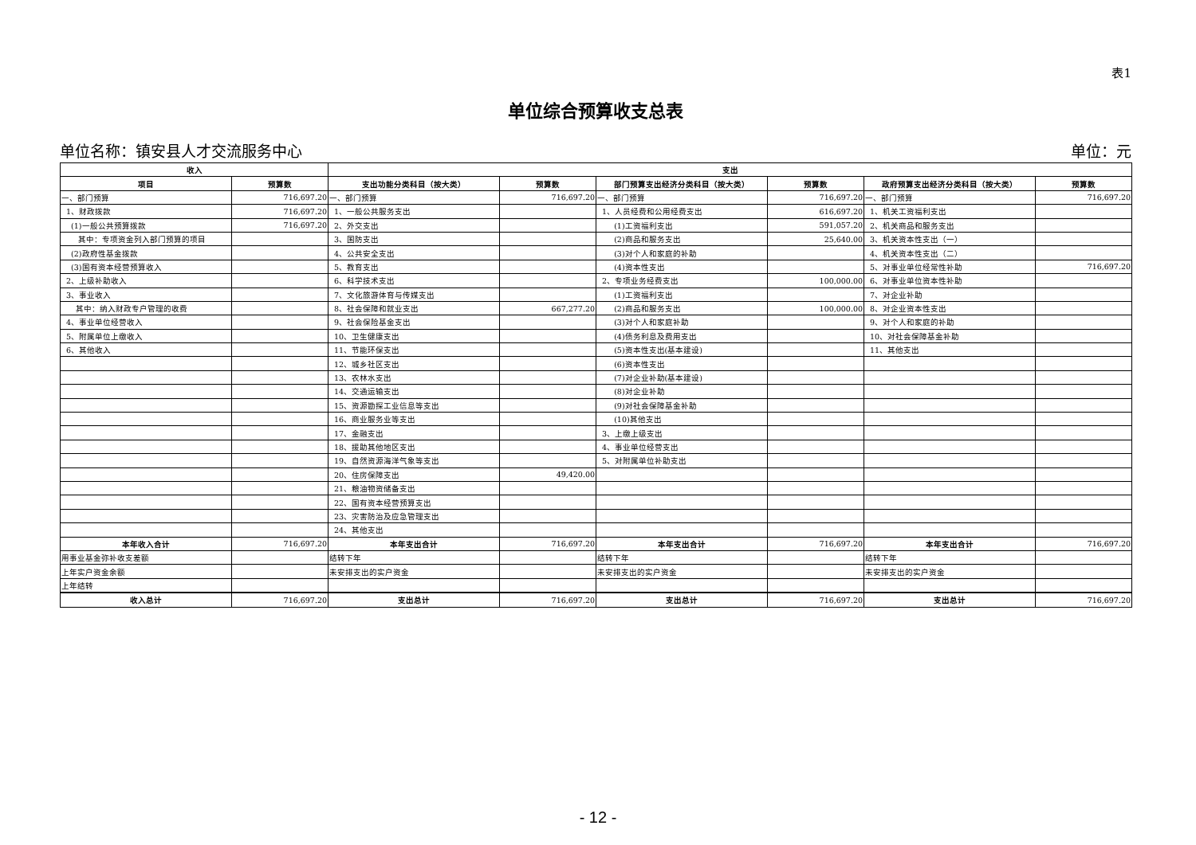表1
单位综合预算收支总表
单位名称：镇安县人才交流服务中心 单位：元
| 收入 | | 支出 | | | | | |
| --- | --- | --- | --- | --- | --- | --- | --- |
| 项目 | 预算数 | 支出功能分类科目（按大类） | 预算数 | 部门预算支出经济分类科目（按大类） | 预算数 | 政府预算支出经济分类科目（按大类） | 预算数 |
| 一、部门预算 | 716,697.20 | 一、部门预算 | 716,697.20 | 一、部门预算 | 716,697.20 | 一、部门预算 | 716,697.20 |
| 1、财政拨款 | 716,697.20 | 1、一般公共服务支出 | | 1、人员经费和公用经费支出 | 616,697.20 | 1、机关工资福利支出 | |
| (1)一般公共预算拨款 | 716,697.20 | 2、外交支出 | | (1)工资福利支出 | 591,057.20 | 2、机关商品和服务支出 | |
| 其中：专项资金列入部门预算的项目 | | 3、国防支出 | | (2)商品和服务支出 | 25,640.00 | 3、机关资本性支出（一） | |
| (2)政府性基金拨款 | | 4、公共安全支出 | | (3)对个人和家庭的补助 | | 4、机关资本性支出（二） | |
| (3)国有资本经营预算收入 | | 5、教育支出 | | (4)资本性支出 | | 5、对事业单位经常性补助 | 716,697.20 |
| 2、上级补助收入 | | 6、科学技术支出 | | 2、专项业务经费支出 | 100,000.00 | 6、对事业单位资本性补助 | |
| 3、事业收入 | | 7、文化旅游体育与传媒支出 | | (1)工资福利支出 | | 7、对企业补助 | |
| 其中：纳入财政专户管理的收费 | | 8、社会保障和就业支出 | 667,277.20 | (2)商品和服务支出 | 100,000.00 | 8、对企业资本性支出 | |
| 4、事业单位经营收入 | | 9、社会保险基金支出 | | (3)对个人和家庭补助 | | 9、对个人和家庭的补助 | |
| 5、附属单位上缴收入 | | 10、卫生健康支出 | | (4)债务利息及费用支出 | | 10、对社会保障基金补助 | |
| 6、其他收入 | | 11、节能环保支出 | | (5)资本性支出(基本建设) | | 11、其他支出 | |
| | | 12、城乡社区支出 | | (6)资本性支出 | | | |
| | | 13、农林水支出 | | (7)对企业补助(基本建设) | | | |
| | | 14、交通运输支出 | | (8)对企业补助 | | | |
| | | 15、资源勘探工业信息等支出 | | (9)对社会保障基金补助 | | | |
| | | 16、商业服务业等支出 | | (10)其他支出 | | | |
| | | 17、金融支出 | | 3、上缴上级支出 | | | |
| | | 18、援助其他地区支出 | | 4、事业单位经营支出 | | | |
| | | 19、自然资源海洋气象等支出 | | 5、对附属单位补助支出 | | | |
| | | 20、住房保障支出 | 49,420.00 | | | | |
| | | 21、粮油物资储备支出 | | | | | |
| | | 22、国有资本经营预算支出 | | | | | |
| | | 23、灾害防治及应急管理支出 | | | | | |
| | | 24、其他支出 | | | | | |
| 本年收入合计 | 716,697.20 | 本年支出合计 | 716,697.20 | 本年支出合计 | 716,697.20 | 本年支出合计 | 716,697.20 |
| 用事业基金弥补收支差额 | | 结转下年 | | 结转下年 | | 结转下年 | |
| 上年实户资金余额 | | 未安排支出的实户资金 | | 未安排支出的实户资金 | | 未安排支出的实户资金 | |
| 上年结转 | | | | | | | |
| 收入总计 | 716,697.20 | 支出总计 | 716,697.20 | 支出总计 | 716,697.20 | 支出总计 | 716,697.20 |
- 12 -